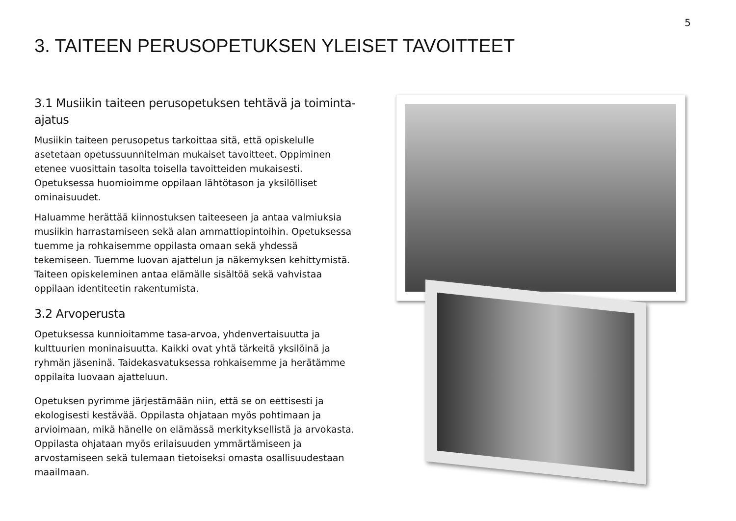5
3. TAITEEN PERUSOPETUKSEN YLEISET TAVOITTEET
3.1 Musiikin taiteen perusopetuksen tehtävä ja toiminta-ajatus
Musiikin taiteen perusopetus tarkoittaa sitä, että opiskelulle asetetaan opetussuunnitelman mukaiset tavoitteet. Oppiminen etenee vuosittain tasolta toisella tavoitteiden mukaisesti. Opetuksessa huomioimme oppilaan lähtötason ja yksilölliset ominaisuudet.
Haluamme herättää kiinnostuksen taiteeseen ja antaa valmiuksia musiikin harrastamiseen sekä alan ammattiopintoihin. Opetuksessa tuemme ja rohkaisemme oppilasta omaan sekä yhdessä tekemiseen. Tuemme luovan ajattelun ja näkemyksen kehittymistä. Taiteen opiskeleminen antaa elämälle sisältöä sekä vahvistaa oppilaan identiteetin rakentumista.
3.2 Arvoperusta
Opetuksessa kunnioitamme tasa-arvoa, yhdenvertaisuutta ja kulttuurien moninaisuutta. Kaikki ovat yhtä tärkeitä yksilöinä ja ryhmän jäseninä. Taidekasvatuksessa rohkaisemme ja herätämme oppilaita luovaan ajatteluun.
Opetuksen pyrimme järjestämään niin, että se on eettisesti ja ekologisesti kestävää. Oppilasta ohjataan myös pohtimaan ja arvioimaan, mikä hänelle on elämässä merkityksellistä ja arvokasta. Oppilasta ohjataan myös erilaisuuden ymmärtämiseen ja arvostamiseen sekä tulemaan tietoiseksi omasta osallisuudestaan maailmaan.